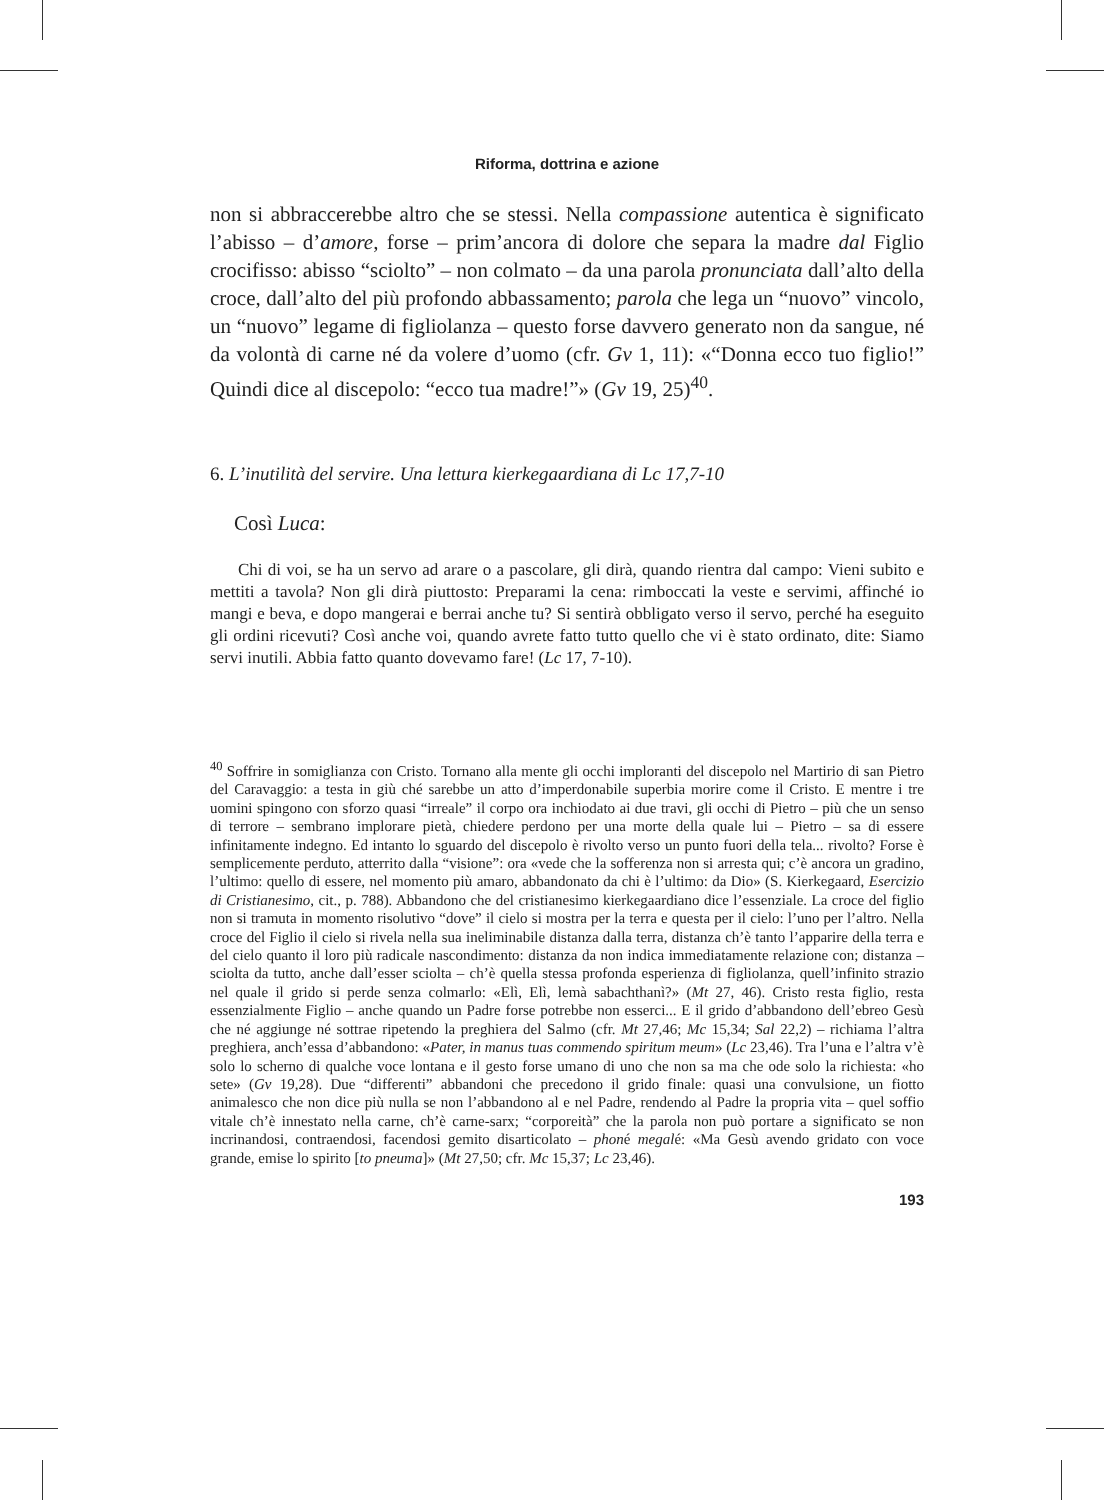Riforma, dottrina e azione
non si abbraccerebbe altro che se stessi. Nella compassione autentica è significato l’abisso – d’amore, forse – prim’ancora di dolore che separa la madre dal Figlio crocifisso: abisso “sciolto” – non colmato – da una parola pronunciata dall’alto della croce, dall’alto del più profondo abbassamento; parola che lega un “nuovo” vincolo, un “nuovo” legame di figliolanza – questo forse davvero generato non da sangue, né da volontà di carne né da volere d’uomo (cfr. Gv 1, 11): «“Donna ecco tuo figlio!” Quindi dice al discepolo: “ecco tua madre!”» (Gv 19, 25)<sup>40</sup>.
6. L’inutilità del servire. Una lettura kierkegaardiana di Lc 17,7-10
Così Luca:
Chi di voi, se ha un servo ad arare o a pascolare, gli dirà, quando rientra dal campo: Vieni subito e mettiti a tavola? Non gli dirà piuttosto: Preparami la cena: rimboccati la veste e servimi, affinché io mangi e beva, e dopo mangerai e berrai anche tu? Si sentirà obbligato verso il servo, perché ha eseguito gli ordini ricevuti? Così anche voi, quando avrete fatto tutto quello che vi è stato ordinato, dite: Siamo servi inutili. Abbia fatto quanto dovevamo fare! (Lc 17, 7-10).
<sup>40</sup> Soffrire in somiglianza con Cristo. Tornano alla mente gli occhi imploranti del discepolo nel Martirio di san Pietro del Caravaggio: a testa in giù ché sarebbe un atto d’imperdonabile superbia morire come il Cristo. E mentre i tre uomini spingono con sforzo quasi “irreale” il corpo ora inchiodato ai due travi, gli occhi di Pietro – più che un senso di terrore – sembrano implorare pietà, chiedere perdono per una morte della quale lui – Pietro – sa di essere infinitamente indegno. Ed intanto lo sguardo del discepolo è rivolto verso un punto fuori della tela... rivolto? Forse è semplicemente perduto, atterrito dalla “visione”: ora «vede che la sofferenza non si arresta qui; c’è ancora un gradino, l’ultimo: quello di essere, nel momento più amaro, abbandonato da chi è l’ultimo: da Dio» (S. Kierkegaard, Esercizio di Cristianesimo, cit., p. 788). Abbandono che del cristianesimo kierkegaardiano dice l’essenziale. La croce del figlio non si tramuta in momento risolutivo “dove” il cielo si mostra per la terra e questa per il cielo: l’uno per l’altro. Nella croce del Figlio il cielo si rivela nella sua ineliminabile distanza dalla terra, distanza ch’è tanto l’apparire della terra e del cielo quanto il loro più radicale nascondimento: distanza da non indica immediatamente relazione con; distanza – sciolta da tutto, anche dall’esser sciolta – ch’è quella stessa profonda esperienza di figliolanza, quell’infinito strazio nel quale il grido si perde senza colmarlo: «Elì, Elì, lemà sabachthanì?» (Mt 27, 46). Cristo resta figlio, resta essenzialmente Figlio – anche quando un Padre forse potrebbe non esserci... E il grido d’abbandono dell’ebreo Gesù che né aggiunge né sottrae ripetendo la preghiera del Salmo (cfr. Mt 27,46; Mc 15,34; Sal 22,2) – richiama l’altra preghiera, anch’essa d’abbandono: «Pater, in manus tuas commendo spiritum meum» (Lc 23,46). Tra l’una e l’altra v’è solo lo scherno di qualche voce lontana e il gesto forse umano di uno che non sa ma che ode solo la richiesta: «ho sete» (Gv 19,28). Due “differenti” abbandoni che precedono il grido finale: quasi una convulsione, un fiotto animalesco che non dice più nulla se non l’abbandono al e nel Padre, rendendo al Padre la propria vita – quel soffio vitale ch’è innestato nella carne, ch’è carne-sarx; “corporeità” che la parola non può portare a significato se non incrinandosi, contraendosi, facendosi gemito disarticolato – phoné megalé: «Ma Gesù avendo gridato con voce grande, emise lo spirito [to pneuma]» (Mt 27,50; cfr. Mc 15,37; Lc 23,46).
193